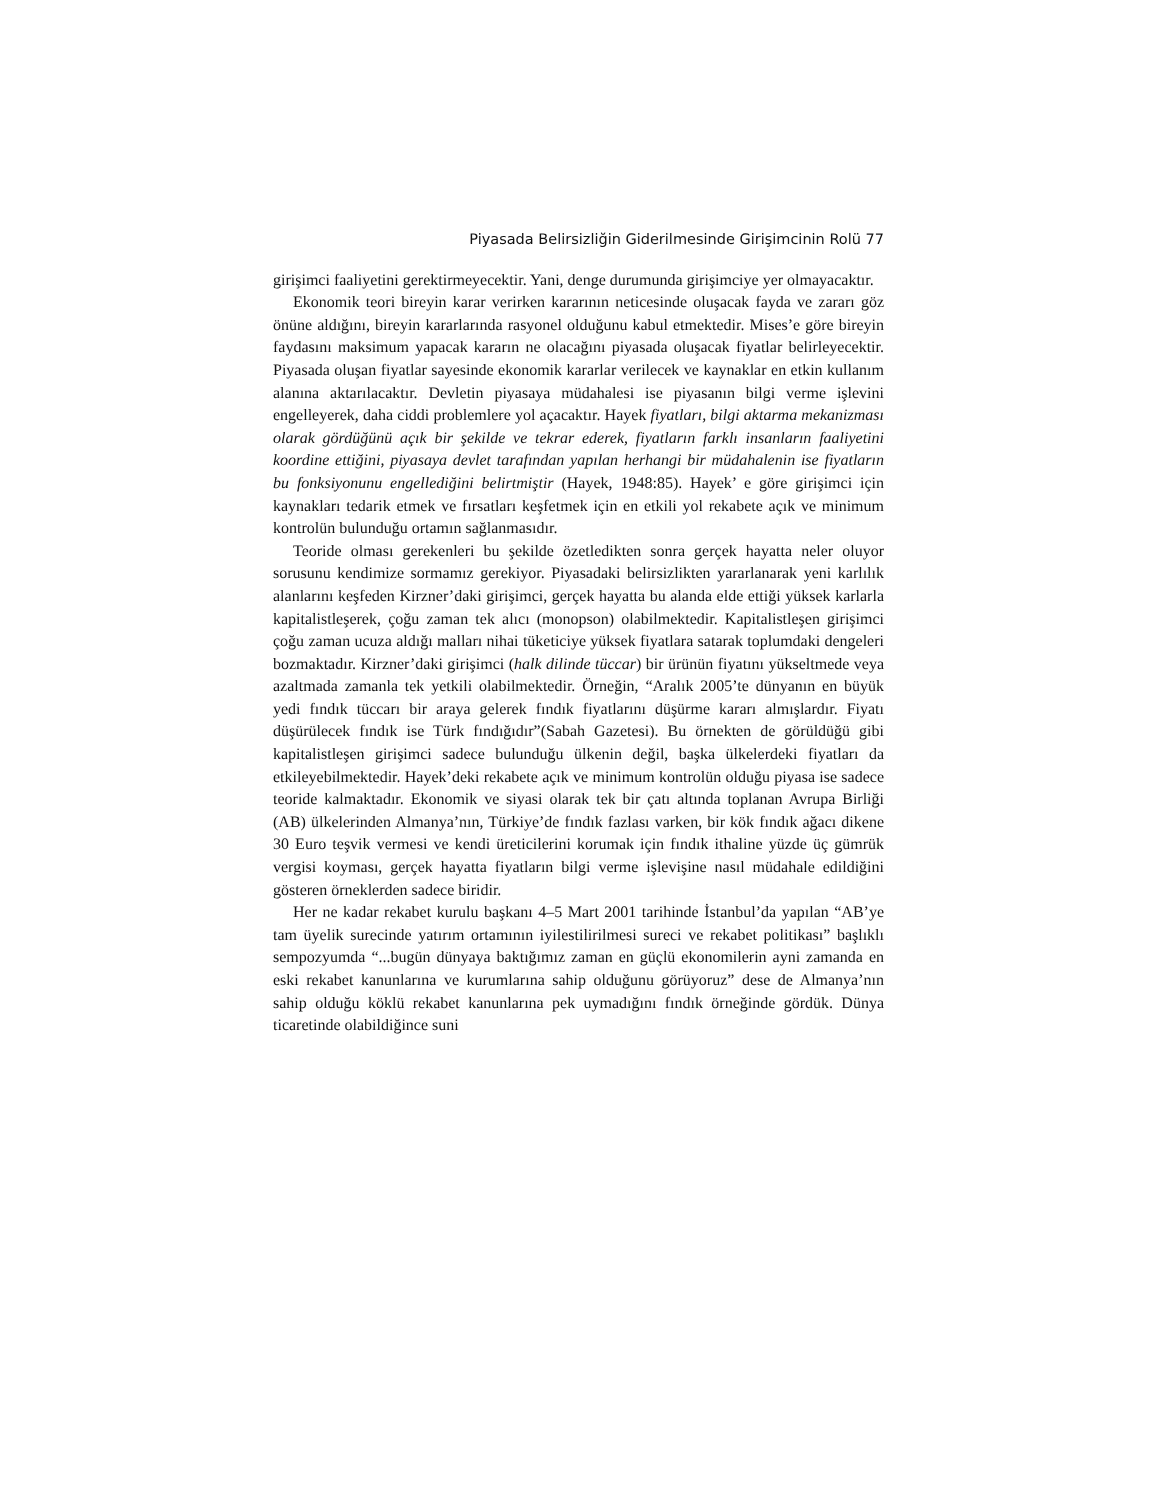Piyasada Belirsizliğin Giderilmesinde Girişimcinin Rolü 77
girişimci faaliyetini gerektirmeyecektir. Yani, denge durumunda girişimciye yer olmayacaktır.
Ekonomik teori bireyin karar verirken kararının neticesinde oluşacak fayda ve zararı göz önüne aldığını, bireyin kararlarında rasyonel olduğunu kabul etmektedir. Mises’e göre bireyin faydasını maksimum yapacak kararın ne olacağını piyasada oluşacak fiyatlar belirleyecektir. Piyasada oluşan fiyatlar sayesinde ekonomik kararlar verilecek ve kaynaklar en etkin kullanım alanına aktarılacaktır. Devletin piyasaya müdahalesi ise piyasanın bilgi verme işlevini engelleyerek, daha ciddi problemlere yol açacaktır. Hayek fiyatları, bilgi aktarma mekanizması olarak gördüğünü açık bir şekilde ve tekrar ederek, fiyatların farklı insanların faaliyetini koordine ettiğini, piyasaya devlet tarafından yapılan herhangi bir müdahalenin ise fiyatların bu fonksiyonunu engellediğini belirtmiştir (Hayek, 1948:85). Hayek’ e göre girişimci için kaynakları tedarik etmek ve fırsatları keşfetmek için en etkili yol rekabete açık ve minimum kontrolün bulunduğu ortamın sağlanmasıdır.
Teoride olması gerekenleri bu şekilde özetledikten sonra gerçek hayatta neler oluyor sorusunu kendimize sormamız gerekiyor. Piyasadaki belirsizlikten yararlanarak yeni karlılık alanlarını keşfeden Kirzner’daki girişimci, gerçek hayatta bu alanda elde ettiği yüksek karlarla kapitalistleşerek, çoğu zaman tek alıcı (monopson) olabilmektedir. Kapitalistleşen girişimci çoğu zaman ucuza aldığı malları nihai tüketiciye yüksek fiyatlara satarak toplumdaki dengeleri bozmaktadır. Kirzner’daki girişimci (halk dilinde tüccar) bir ürünün fiyatını yükseltmede veya azaltmada zamanla tek yetkili olabilmektedir. Örneğin, “Aralık 2005’te dünyanın en büyük yedi fındık tüccarı bir araya gelerek fındık fiyatlarını düşürme kararı almışlardır. Fiyatı düşürülecek fındık ise Türk fındığıdır”(Sabah Gazetesi). Bu örnekten de görüldüğü gibi kapitalistleşen girişimci sadece bulunduğu ülkenin değil, başka ülkelerdeki fiyatları da etkileyebilmektedir. Hayek’deki rekabete açık ve minimum kontrolün olduğu piyasa ise sadece teoride kalmaktadır. Ekonomik ve siyasi olarak tek bir çatı altında toplanan Avrupa Birliği (AB) ülkelerinden Almanya’nın, Türkiye’de fındık fazlası varken, bir kök fındık ağacı dikene 30 Euro teşvik vermesi ve kendi üreticilerini korumak için fındık ithaline yüzde üç gümrük vergisi koyması, gerçek hayatta fiyatların bilgi verme işlevişine nasıl müdahale edildiğini gösteren örneklerden sadece biridir.
Her ne kadar rekabet kurulu başkanı 4–5 Mart 2001 tarihinde İstanbul’da yapılan “AB’ye tam üyelik surecinde yatırım ortamının iyilestilirilmesi sureci ve rekabet politikası” başlıklı sempozyumda “...bugün dünyaya baktığımız zaman en güçlü ekonomilerin ayni zamanda en eski rekabet kanunlarına ve kurumlarına sahip olduğunu görüyoruz” dese de Almanya’nın sahip olduğu köklü rekabet kanunlarına pek uymadığını fındık örneğinde gördük. Dünya ticaretinde olabildiğince suni